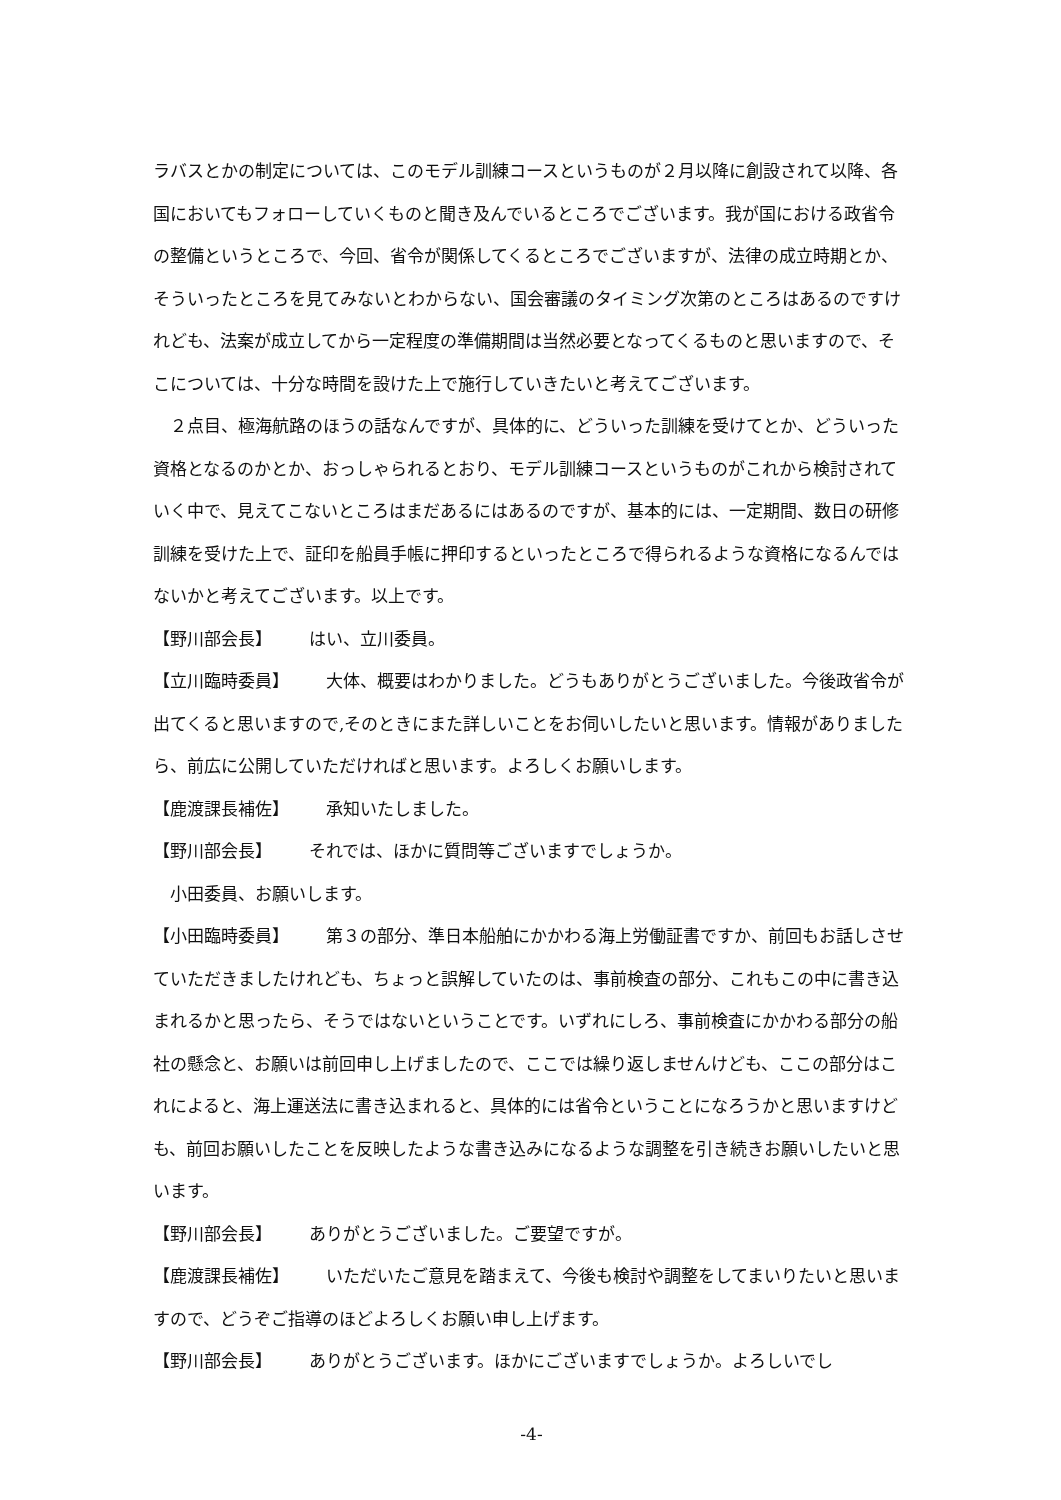ラバスとかの制定については、このモデル訓練コースというものが２月以降に創設されて以降、各国においてもフォローしていくものと聞き及んでいるところでございます。我が国における政省令の整備というところで、今回、省令が関係してくるところでございますが、法律の成立時期とか、そういったところを見てみないとわからない、国会審議のタイミング次第のところはあるのですけれども、法案が成立してから一定程度の準備期間は当然必要となってくるものと思いますので、そこについては、十分な時間を設けた上で施行していきたいと考えてございます。
２点目、極海航路のほうの話なんですが、具体的に、どういった訓練を受けてとか、どういった資格となるのかとか、おっしゃられるとおり、モデル訓練コースというものがこれから検討されていく中で、見えてこないところはまだあるにはあるのですが、基本的には、一定期間、数日の研修訓練を受けた上で、証印を船員手帳に押印するといったところで得られるような資格になるんではないかと考えてございます。以上です。
【野川部会長】 はい、立川委員。
【立川臨時委員】 大体、概要はわかりました。どうもありがとうございました。今後政省令が出てくると思いますので,そのときにまた詳しいことをお伺いしたいと思います。情報がありましたら、前広に公開していただければと思います。よろしくお願いします。
【鹿渡課長補佐】 承知いたしました。
【野川部会長】 それでは、ほかに質問等ございますでしょうか。
小田委員、お願いします。
【小田臨時委員】 第３の部分、準日本船舶にかかわる海上労働証書ですか、前回もお話しさせていただきましたけれども、ちょっと誤解していたのは、事前検査の部分、これもこの中に書き込まれるかと思ったら、そうではないということです。いずれにしろ、事前検査にかかわる部分の船社の懸念と、お願いは前回申し上げましたので、ここでは繰り返しませんけども、ここの部分はこれによると、海上運送法に書き込まれると、具体的には省令ということになろうかと思いますけども、前回お願いしたことを反映したような書き込みになるような調整を引き続きお願いしたいと思います。
【野川部会長】 ありがとうございました。ご要望ですが。
【鹿渡課長補佐】 いただいたご意見を踏まえて、今後も検討や調整をしてまいりたいと思いますので、どうぞご指導のほどよろしくお願い申し上げます。
【野川部会長】 ありがとうございます。ほかにございますでしょうか。よろしいでし
-4-